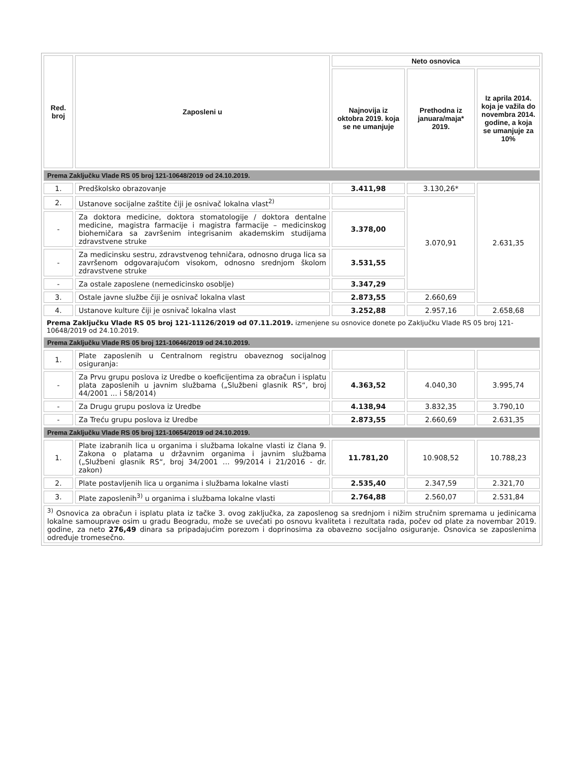| Red. broj | Zaposleni u | Neto osnovica | | |
| --- | --- | --- | --- | --- |
| | | Najnovija iz oktobra 2019. koja se ne umanjuje | Prethodna iz januara/maja* 2019. | Iz aprila 2014. koja je važila do novembra 2014. godine, a koja se umanjuje za 10% |
| Prema Zaključku Vlade RS 05 broj 121-10648/2019 od 24.10.2019. | | | | |
| 1. | Predškolsko obrazovanje | 3.411,98 | 3.130,26* | 2.631,35 |
| 2. | Ustanove socijalne zaštite čiji je osnivač lokalna vlast<sup>2)</sup> | | 3.070,91 | |
| - | Za doktora medicine, doktora stomatologije / doktora dentalne medicine, magistra farmacije i magistra farmacije – medicinskog biohemičara sa završenim integrisanim akademskim studijama zdravstvene struke | 3.378,00 | | |
| - | Za medicinsku sestru, zdravstvenog tehničara, odnosno druga lica sa završenom odgovarajućom visokom, odnosno srednjom školom zdravstvene struke | 3.531,55 | | |
| - | Za ostale zaposlene (nemedicinsko osoblje) | 3.347,29 | | |
| 3. | Ostale javne službe čiji je osnivač lokalna vlast | 2.873,55 | 2.660,69 | |
| 4. | Ustanove kulture čiji je osnivač lokalna vlast | 3.252,88 | 2.957,16 | 2.658,68 |
| Prema Zaključku Vlade RS 05 broj 121-11126/2019 od 07.11.2019. izmenjene su osnovice donete po Zaključku Vlade RS 05 broj 121-10648/2019 od 24.10.2019. | | | | |
| Prema Zaključku Vlade RS 05 broj 121-10646/2019 od 24.10.2019. | | | | |
| 1. | Plate zaposlenih u Centralnom registru obaveznog socijalnog osiguranja: | | | |
| - | Za Prvu grupu poslova iz Uredbe o koeficijentima za obračun i isplatu plata zaposlenih u javnim službama („Službeni glasnik RS“, broj 44/2001 ... i 58/2014) | 4.363,52 | 4.040,30 | 3.995,74 |
| - | Za Drugu grupu poslova iz Uredbe | 4.138,94 | 3.832,35 | 3.790,10 |
| - | Za Treću grupu poslova iz Uredbe | 2.873,55 | 2.660,69 | 2.631,35 |
| Prema Zaključku Vlade RS 05 broj 121-10654/2019 od 24.10.2019. | | | | |
| 1. | Plate izabranih lica u organima i službama lokalne vlasti iz člana 9. Zakona o platama u državnim organima i javnim službama („Službeni glasnik RS“, broj 34/2001 … 99/2014 i 21/2016 - dr. zakon) | 11.781,20 | 10.908,52 | 10.788,23 |
| 2. | Plate postavljenih lica u organima i službama lokalne vlasti | 2.535,40 | 2.347,59 | 2.321,70 |
| 3. | Plate zaposlenih<sup>3)</sup> u organima i službama lokalne vlasti | 2.764,88 | 2.560,07 | 2.531,84 |
| <sup>3)</sup> Osnovica za obračun i isplatu plata iz tačke 3. ovog zaključka, za zaposlenog sa srednjom i nižim stručnim spremama u jedinicama lokalne samouprave osim u gradu Beogradu, može se uvećati po osnovu kvaliteta i rezultata rada, počev od plate za novembar 2019. godine, za neto 276,49 dinara sa pripadajućim porezom i doprinosima za obavezno socijalno osiguranje. Osnovica se zaposlenima određuje tromesečno. | | | | |